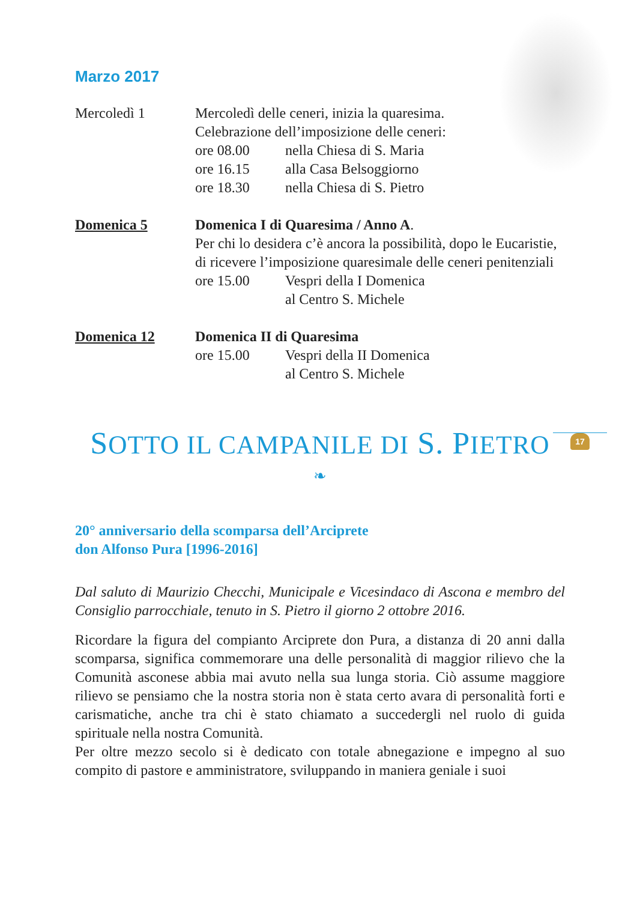17
Marzo 2017
Mercoledì 1 Mercoledì delle ceneri, inizia la quaresima.
Celebrazione dell’imposizione delle ceneri:
ore 08.00 nella Chiesa di S. Maria
ore 16.15 alla Casa Belsoggiorno
ore 18.30 nella Chiesa di S. Pietro
Domenica 5 Domenica I di Quaresima / Anno A.
Per chi lo desidera c’è ancora la possibilità, dopo le Eucaristie, di ricevere l’imposizione quaresimale delle ceneri penitenziali
ore 15.00 Vespri della I Domenica
al Centro S. Michele
Domenica 12 Domenica II di Quaresima
ore 15.00 Vespri della II Domenica
al Centro S. Michele
SOTTO IL CAMPANILE DI S. PIETRO
❧
20° anniversario della scomparsa dell’Arciprete
don Alfonso Pura [1996-2016]
Dal saluto di Maurizio Checchi, Municipale e Vicesindaco di Ascona e membro del Consiglio parrocchiale, tenuto in S. Pietro il giorno 2 ottobre 2016.
Ricordare la figura del compianto Arciprete don Pura, a distanza di 20 anni dalla scomparsa, significa commemorare una delle personalità di maggior rilievo che la Comunità asconese abbia mai avuto nella sua lunga storia. Ciò assume maggiore rilievo se pensiamo che la nostra storia non è stata certo avara di personalità forti e carismatiche, anche tra chi è stato chiamato a succedergli nel ruolo di guida spirituale nella nostra Comunità.
Per oltre mezzo secolo si è dedicato con totale abnegazione e impegno al suo compito di pastore e amministratore, sviluppando in maniera geniale i suoi